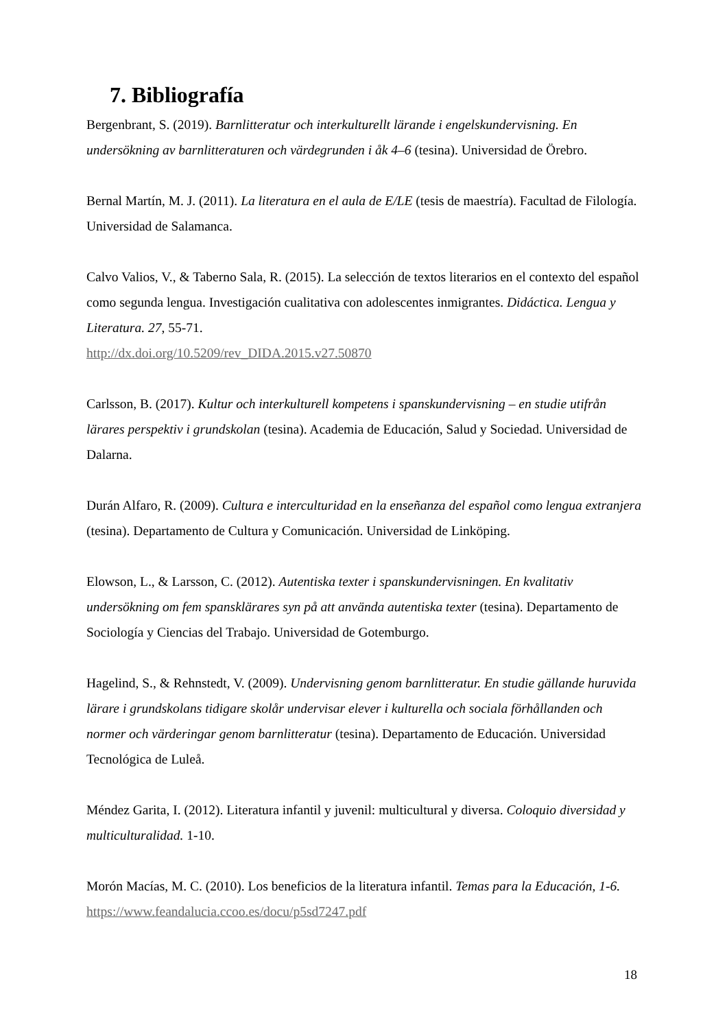7. Bibliografía
Bergenbrant, S. (2019). Barnlitteratur och interkulturellt lärande i engelskundervisning. En undersökning av barnlitteraturen och värdegrunden i åk 4–6 (tesina). Universidad de Örebro.
Bernal Martín, M. J. (2011). La literatura en el aula de E/LE (tesis de maestría). Facultad de Filología. Universidad de Salamanca.
Calvo Valios, V., & Taberno Sala, R. (2015). La selección de textos literarios en el contexto del español como segunda lengua. Investigación cualitativa con adolescentes inmigrantes. Didáctica. Lengua y Literatura. 27, 55-71.
http://dx.doi.org/10.5209/rev_DIDA.2015.v27.50870
Carlsson, B. (2017). Kultur och interkulturell kompetens i spanskundervisning – en studie utifrån lärares perspektiv i grundskolan (tesina). Academia de Educación, Salud y Sociedad. Universidad de Dalarna.
Durán Alfaro, R. (2009). Cultura e interculturidad en la enseñanza del español como lengua extranjera (tesina). Departamento de Cultura y Comunicación. Universidad de Linköping.
Elowson, L., & Larsson, C. (2012). Autentiska texter i spanskundervisningen. En kvalitativ undersökning om fem spansklärares syn på att använda autentiska texter (tesina). Departamento de Sociología y Ciencias del Trabajo. Universidad de Gotemburgo.
Hagelind, S., & Rehnstedt, V. (2009). Undervisning genom barnlitteratur. En studie gällande huruvida lärare i grundskolans tidigare skolår undervisar elever i kulturella och sociala förhållanden och normer och värderingar genom barnlitteratur (tesina). Departamento de Educación. Universidad Tecnológica de Luleå.
Méndez Garita, I. (2012). Literatura infantil y juvenil: multicultural y diversa. Coloquio diversidad y multiculturalidad. 1-10.
Morón Macías, M. C. (2010). Los beneficios de la literatura infantil. Temas para la Educación, 1-6. https://www.feandalucia.ccoo.es/docu/p5sd7247.pdf
18